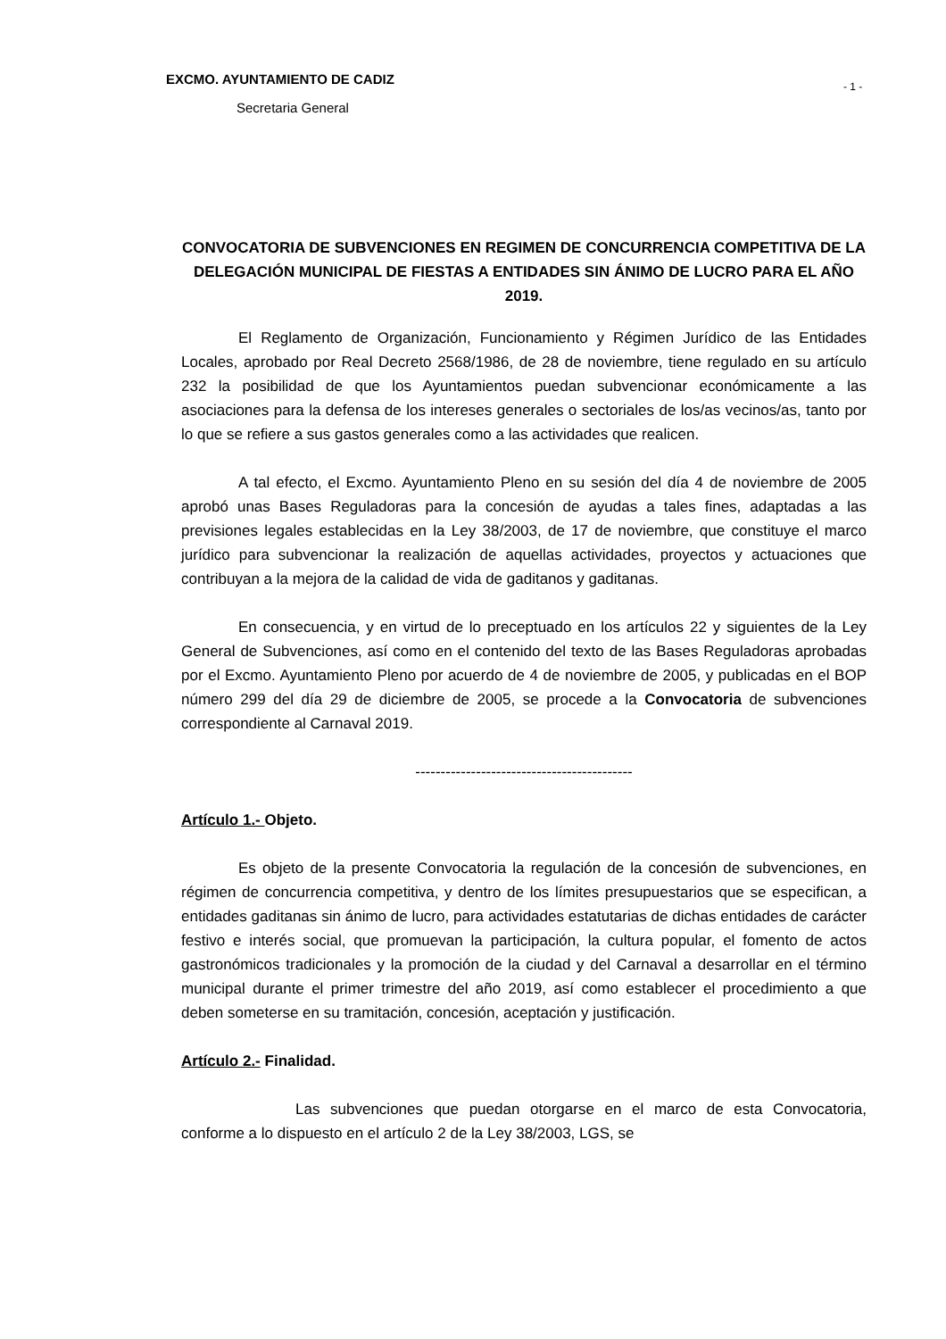EXCMO. AYUNTAMIENTO DE CADIZ - 1 -
Secretaria General
CONVOCATORIA DE SUBVENCIONES EN REGIMEN DE CONCURRENCIA COMPETITIVA DE LA DELEGACIÓN MUNICIPAL DE FIESTAS A ENTIDADES SIN ÁNIMO DE LUCRO PARA EL AÑO 2019.
El Reglamento de Organización, Funcionamiento y Régimen Jurídico de las Entidades Locales, aprobado por Real Decreto 2568/1986, de 28 de noviembre, tiene regulado en su artículo 232 la posibilidad de que los Ayuntamientos puedan subvencionar económicamente a las asociaciones para la defensa de los intereses generales o sectoriales de los/as vecinos/as, tanto por lo que se refiere a sus gastos generales como a las actividades que realicen.
A tal efecto, el Excmo. Ayuntamiento Pleno en su sesión del día 4 de noviembre de 2005 aprobó unas Bases Reguladoras para la concesión de ayudas a tales fines, adaptadas a las previsiones legales establecidas en la Ley 38/2003, de 17 de noviembre, que constituye el marco jurídico para subvencionar la realización de aquellas actividades, proyectos y actuaciones que contribuyan a la mejora de la calidad de vida de gaditanos y gaditanas.
En consecuencia, y en virtud de lo preceptuado en los artículos 22 y siguientes de la Ley General de Subvenciones, así como en el contenido del texto de las Bases Reguladoras aprobadas por el Excmo. Ayuntamiento Pleno por acuerdo de 4 de noviembre de 2005, y publicadas en el BOP número 299 del día 29 de diciembre de 2005, se procede a la Convocatoria de subvenciones correspondiente al Carnaval 2019.
-------------------------------------------
Artículo 1.- Objeto.
Es objeto de la presente Convocatoria la regulación de la concesión de subvenciones, en régimen de concurrencia competitiva, y dentro de los límites presupuestarios que se especifican, a entidades gaditanas sin ánimo de lucro, para actividades estatutarias de dichas entidades de carácter festivo e interés social, que promuevan la participación, la cultura popular, el fomento de actos gastronómicos tradicionales y la promoción de la ciudad y del Carnaval a desarrollar en el término municipal durante el primer trimestre del año 2019, así como establecer el procedimiento a que deben someterse en su tramitación, concesión, aceptación y justificación.
Artículo 2.- Finalidad.
Las subvenciones que puedan otorgarse en el marco de esta Convocatoria, conforme a lo dispuesto en el artículo 2 de la Ley 38/2003, LGS, se